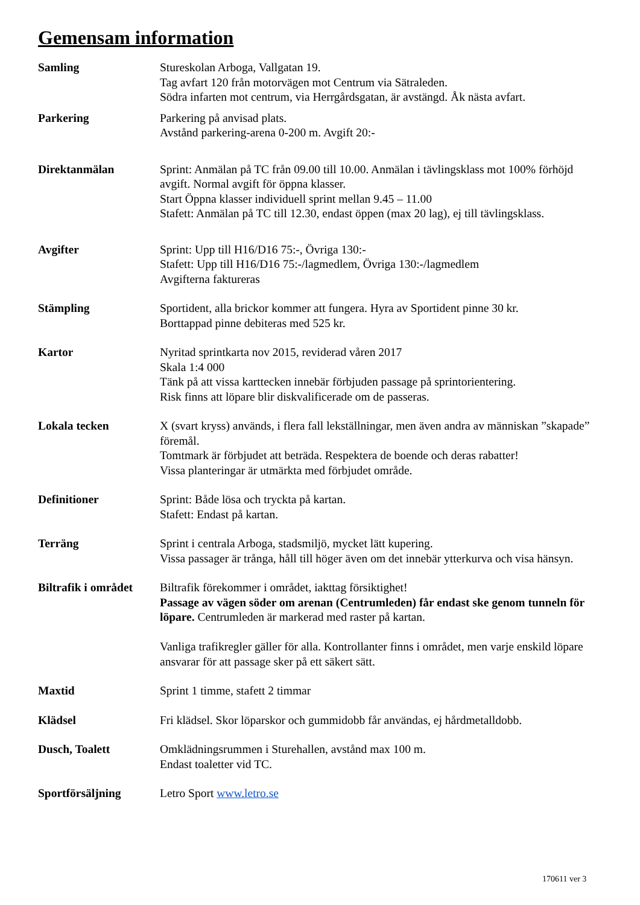Gemensam information
Samling Stureskolan Arboga, Vallgatan 19.
Tag avfart 120 från motorvägen mot Centrum via Sätraleden.
Södra infarten mot centrum, via Herrgårdsgatan, är avstängd. Åk nästa avfart.
Parkering Parkering på anvisad plats.
Avstånd parkering-arena 0-200 m. Avgift 20:-
Direktanmälan Sprint: Anmälan på TC från 09.00 till 10.00. Anmälan i tävlingsklass mot 100% förhöjd avgift. Normal avgift för öppna klasser.
Start Öppna klasser individuell sprint mellan 9.45 – 11.00
Stafett: Anmälan på TC till 12.30, endast öppen (max 20 lag), ej till tävlingsklass.
Avgifter Sprint: Upp till H16/D16 75:-, Övriga 130:-
Stafett: Upp till H16/D16 75:-/lagmedlem, Övriga 130:-/lagmedlem
Avgifterna faktureras
Stämpling Sportident, alla brickor kommer att fungera. Hyra av Sportident pinne 30 kr.
Borttappad pinne debiteras med 525 kr.
Kartor Nyritad sprintkarta nov 2015, reviderad våren 2017
Skala 1:4 000
Tänk på att vissa karttecken innebär förbjuden passage på sprintorientering.
Risk finns att löpare blir diskvalificerade om de passeras.
Lokala tecken X (svart kryss) används, i flera fall lekställningar, men även andra av människan ”skapade” föremål.
Tomtmark är förbjudet att beträda. Respektera de boende och deras rabatter!
Vissa planteringar är utmärkta med förbjudet område.
Definitioner Sprint: Både lösa och tryckta på kartan.
Stafett: Endast på kartan.
Terräng Sprint i centrala Arboga, stadsmiljö, mycket lätt kupering.
Vissa passager är trånga, håll till höger även om det innebär ytterkurva och visa hänsyn.
Biltrafik i området
Biltrafik förekommer i området, iakttag försiktighet!
Passage av vägen söder om arenan (Centrumleden) får endast ske genom tunneln för löpare. Centrumleden är markerad med raster på kartan.
Vanliga trafikregler gäller för alla. Kontrollanter finns i området, men varje enskild löpare ansvarar för att passage sker på ett säkert sätt.
Maxtid Sprint 1 timme, stafett 2 timmar
Klädsel Fri klädsel. Skor löparskor och gummidobb får användas, ej hårdmetalldobb.
Dusch, Toalett Omklädningsrummen i Sturehallen, avstånd max 100 m.
Endast toaletter vid TC.
Sportförsäljning Letro Sport www.letro.se
170611 ver 3